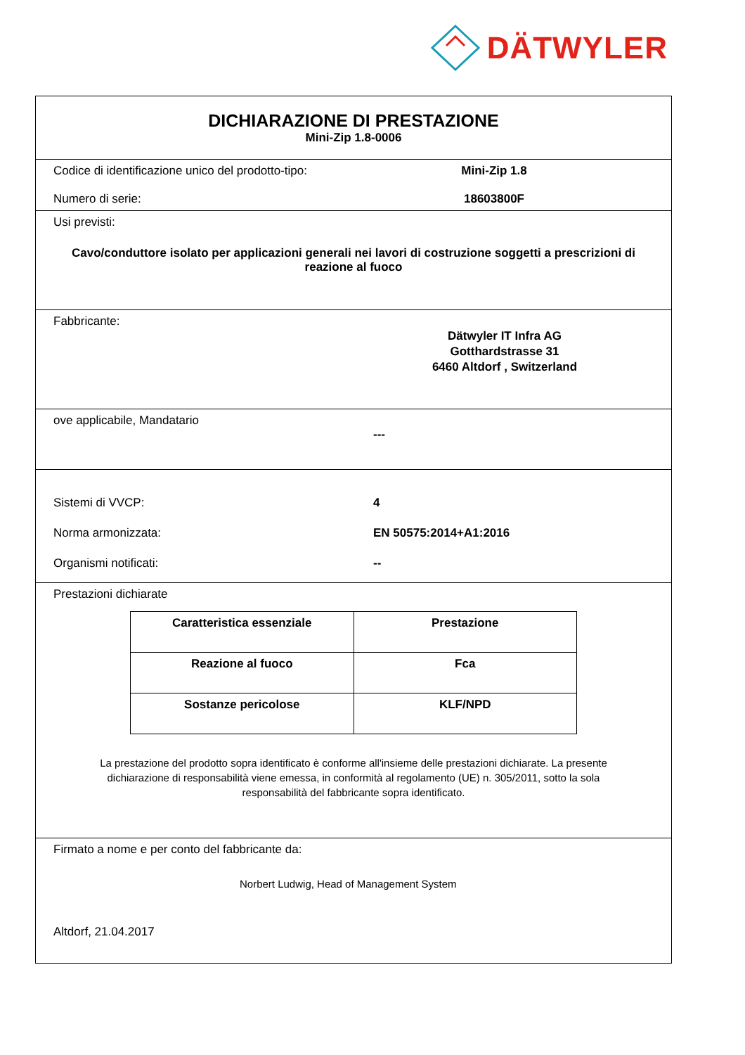DÄTWYLER
DICHIARAZIONE DI PRESTAZIONE
Mini-Zip 1.8-0006
Codice di identificazione unico del prodotto-tipo:
Mini-Zip 1.8
Numero di serie: 18603800F
Usi previsti:
Cavo/conduttore isolato per applicazioni generali nei lavori di costruzione soggetti a prescrizioni di reazione al fuoco
Fabbricante:
Dätwyler IT Infra AG
Gotthardstrasse 31
6460 Altdorf , Switzerland
ove applicabile, Mandatario
---
Sistemi di VVCP: 4
Norma armonizzata: EN 50575:2014+A1:2016
Organismi notificati: --
Prestazioni dichiarate
| Caratteristica essenziale | Prestazione |
| --- | --- |
| Reazione al fuoco | Fca |
| Sostanze pericolose | KLF/NPD |
La prestazione del prodotto sopra identificato è conforme all'insieme delle prestazioni dichiarate. La presente dichiarazione di responsabilità viene emessa, in conformità al regolamento (UE) n. 305/2011, sotto la sola responsabilità del fabbricante sopra identificato.
Firmato a nome e per conto del fabbricante da:
Norbert Ludwig, Head of Management System
Altdorf, 21.04.2017